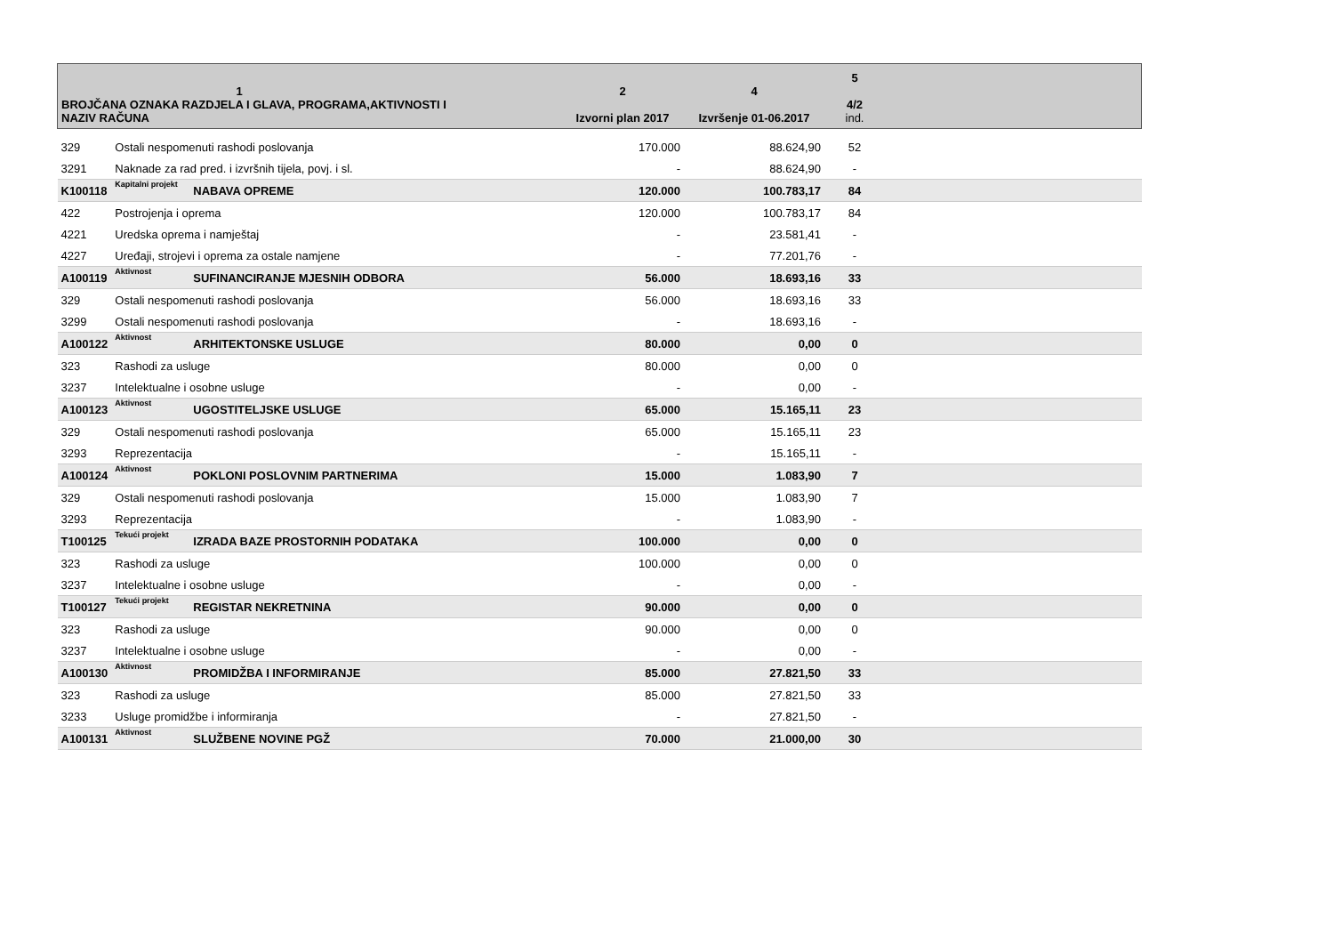| 1 BROJČANA OZNAKA RAZDJELA I GLAVA, PROGRAMA,AKTIVNOSTI I NAZIV RAČUNA | | | 2 Izvorni plan 2017 | 4 Izvršenje 01-06.2017 | 5 4/2 ind. | |
| --- | --- | --- | --- | --- | --- | --- |
| 329 | Ostali nespomenuti rashodi poslovanja | | 170.000 | 88.624,90 | 52 | |
| 3291 | Naknade za rad pred. i izvršnih tijela, povj. i sl. | | - | 88.624,90 | - | |
| K100118 | Kapitalni projekt | NABAVA OPREME | 120.000 | 100.783,17 | 84 | |
| 422 | Postrojenja i oprema | | 120.000 | 100.783,17 | 84 | |
| 4221 | Uredska oprema i namještaj | | - | 23.581,41 | - | |
| 4227 | Uređaji, strojevi i oprema za ostale namjene | | - | 77.201,76 | - | |
| A100119 | Aktivnost | SUFINANCIRANJE MJESNIH ODBORA | 56.000 | 18.693,16 | 33 | |
| 329 | Ostali nespomenuti rashodi poslovanja | | 56.000 | 18.693,16 | 33 | |
| 3299 | Ostali nespomenuti rashodi poslovanja | | - | 18.693,16 | - | |
| A100122 | Aktivnost | ARHITEKTONSKE USLUGE | 80.000 | 0,00 | 0 | |
| 323 | Rashodi za usluge | | 80.000 | 0,00 | 0 | |
| 3237 | Intelektualne i osobne usluge | | - | 0,00 | - | |
| A100123 | Aktivnost | UGOSTITELJSKE USLUGE | 65.000 | 15.165,11 | 23 | |
| 329 | Ostali nespomenuti rashodi poslovanja | | 65.000 | 15.165,11 | 23 | |
| 3293 | Reprezentacija | | - | 15.165,11 | - | |
| A100124 | Aktivnost | POKLONI POSLOVNIM PARTNERIMA | 15.000 | 1.083,90 | 7 | |
| 329 | Ostali nespomenuti rashodi poslovanja | | 15.000 | 1.083,90 | 7 | |
| 3293 | Reprezentacija | | - | 1.083,90 | - | |
| T100125 | Tekući projekt | IZRADA BAZE PROSTORNIH PODATAKA | 100.000 | 0,00 | 0 | |
| 323 | Rashodi za usluge | | 100.000 | 0,00 | 0 | |
| 3237 | Intelektualne i osobne usluge | | - | 0,00 | - | |
| T100127 | Tekući projekt | REGISTAR NEKRETNINA | 90.000 | 0,00 | 0 | |
| 323 | Rashodi za usluge | | 90.000 | 0,00 | 0 | |
| 3237 | Intelektualne i osobne usluge | | - | 0,00 | - | |
| A100130 | Aktivnost | PROMIDŽBA I INFORMIRANJE | 85.000 | 27.821,50 | 33 | |
| 323 | Rashodi za usluge | | 85.000 | 27.821,50 | 33 | |
| 3233 | Usluge promidžbe i informiranja | | - | 27.821,50 | - | |
| A100131 | Aktivnost | SLUŽBENE NOVINE PGŽ | 70.000 | 21.000,00 | 30 | |